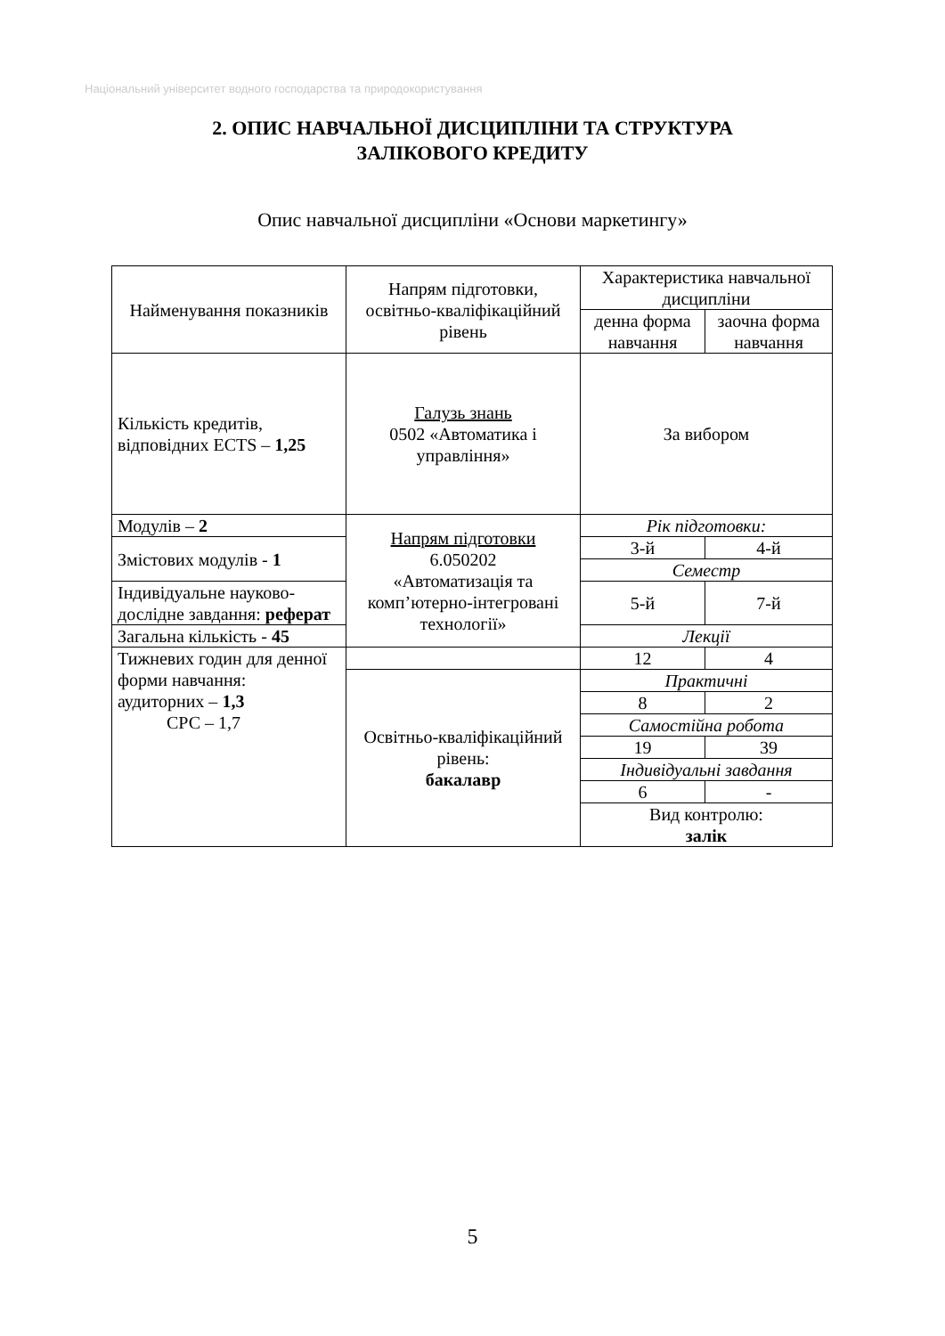Національний університет водного господарства та природокористування
2. ОПИС НАВЧАЛЬНОЇ ДИСЦИПЛІНИ ТА СТРУКТУРА
ЗАЛІКОВОГО КРЕДИТУ
Опис навчальної дисципліни «Основи маркетингу»
| Найменування показників | Напрям підготовки, освітньо-кваліфікаційний рівень | Характеристика навчальної дисципліни | |
| | | денна форма навчання | заочна форма навчання |
| Кількість кредитів, відповідних ECTS – 1,25 | Галузь знань 0502 «Автоматика і управління» | За вибором | |
| Модулів – 2 | Напрям підготовки 6.050202 «Автоматизація та комп’ютерно-інтегровані технології» | Рік підготовки: | |
| Змістових модулів - 1 | | 3-й | 4-й |
| | | Семестр | |
| Індивідуальне науково-дослідне завдання: реферат | | 5-й | 7-й |
| Загальна кількість - 45 | | Лекції | |
| Тижневих годин для денної форми навчання: аудиторних – 1,3 СРС – 1,7 | | 12 | 4 |
| | Освітньо-кваліфікаційний рівень: бакалавр | Практичні | |
| | | 8 | 2 |
| | | Самостійна робота | |
| | | 19 | 39 |
| | | Індивідуальні завдання | |
| | | 6 | - |
| | | Вид контролю: залік | |
5